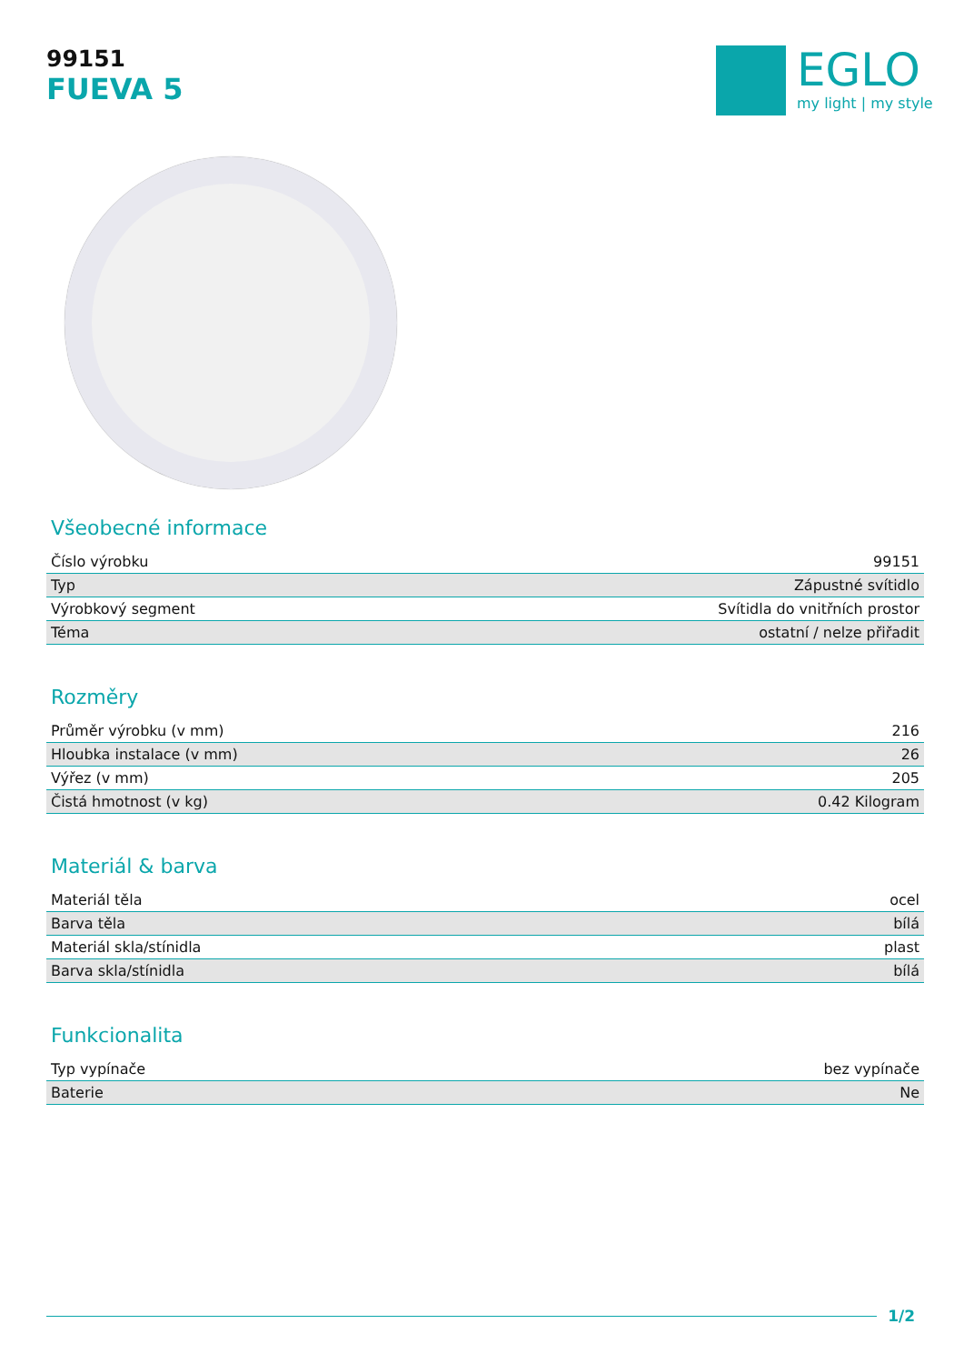99151
FUEVA 5
EGLO
my light | my style
Všeobecné informace
| Číslo výrobku | 99151 |
| Typ | Zápustné svítidlo |
| Výrobkový segment | Svítidla do vnitřních prostor |
| Téma | ostatní / nelze přiřadit |
Rozměry
| Průměr výrobku (v mm) | 216 |
| Hloubka instalace (v mm) | 26 |
| Výřez (v mm) | 205 |
| Čistá hmotnost (v kg) | 0.42 Kilogram |
Materiál & barva
| Materiál těla | ocel |
| Barva těla | bílá |
| Materiál skla/stínidla | plast |
| Barva skla/stínidla | bílá |
Funkcionalita
| Typ vypínače | bez vypínače |
| Baterie | Ne |
1/2